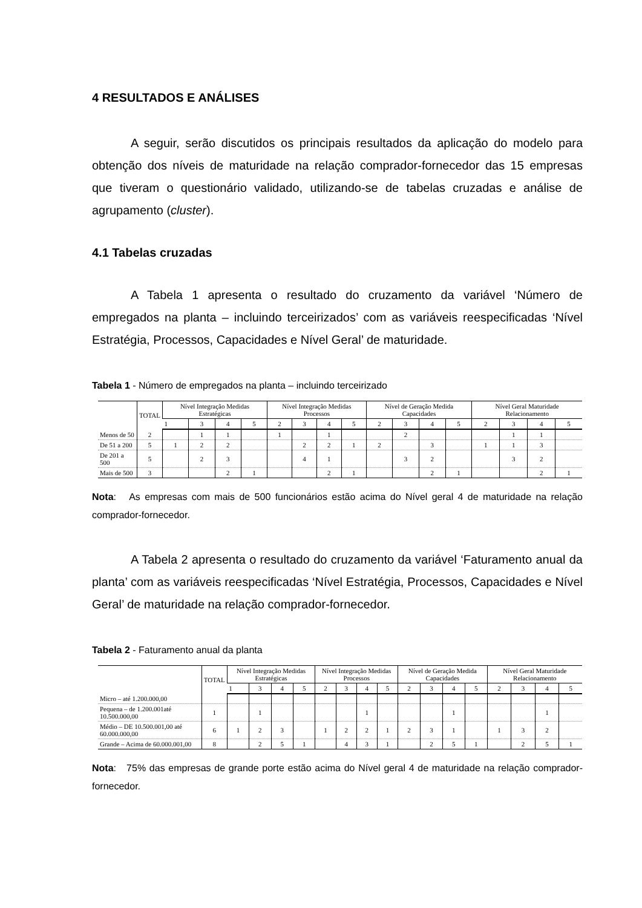4 RESULTADOS E ANÁLISES
A seguir, serão discutidos os principais resultados da aplicação do modelo para obtenção dos níveis de maturidade na relação comprador-fornecedor das 15 empresas que tiveram o questionário validado, utilizando-se de tabelas cruzadas e análise de agrupamento (cluster).
4.1 Tabelas cruzadas
A Tabela 1 apresenta o resultado do cruzamento da variável ‘Número de empregados na planta – incluindo terceirizados’ com as variáveis reespecificadas ‘Nível Estratégia, Processos, Capacidades e Nível Geral’ de maturidade.
Tabela 1 - Número de empregados na planta – incluindo terceirizado
| | TOTAL | Nível Integração Medidas Estratégicas | | | | Nível Integração Medidas Processos | | | | Nível de Geração Medida Capacidades | | | | Nível Geral Maturidade Relacionamento | | | |
| --- | --- | --- | --- | --- | --- | --- | --- | --- | --- | --- | --- | --- | --- | --- | --- | --- | --- |
| | | 1 | 3 | 4 | 5 | 2 | 3 | 4 | 5 | 2 | 3 | 4 | 5 | 2 | 3 | 4 | 5 |
| Menos de 50 | 2 | | 1 | 1 | | 1 | | 1 | | | 2 | | | | 1 | 1 | |
| De 51 a 200 | 5 | 1 | 2 | 2 | | | 2 | 2 | 1 | 2 | | 3 | | 1 | 1 | 3 | |
| De 201 a 500 | 5 | | 2 | 3 | | | 4 | 1 | | | 3 | 2 | | | 3 | 2 | |
| Mais de 500 | 3 | | | 2 | 1 | | | 2 | 1 | | | 2 | 1 | | | 2 | 1 |
Nota: As empresas com mais de 500 funcionários estão acima do Nível geral 4 de maturidade na relação comprador-fornecedor.
A Tabela 2 apresenta o resultado do cruzamento da variável ‘Faturamento anual da planta’ com as variáveis reespecificadas ‘Nível Estratégia, Processos, Capacidades e Nível Geral’ de maturidade na relação comprador-fornecedor.
Tabela 2 - Faturamento anual da planta
| | TOTAL | Nível Integração Medidas Estratégicas | | | | Nível Integração Medidas Processos | | | | Nível de Geração Medida Capacidades | | | | Nível Geral Maturidade Relacionamento | | | |
| --- | --- | --- | --- | --- | --- | --- | --- | --- | --- | --- | --- | --- | --- | --- | --- | --- | --- |
| | | 1 | 3 | 4 | 5 | 2 | 3 | 4 | 5 | 2 | 3 | 4 | 5 | 2 | 3 | 4 | 5 |
| Micro – até 1.200.000,00 | | | | | | | | | | | | | | | | | |
| Pequena – de 1.200.001até 10.500.000,00 | 1 | | 1 | | | | | 1 | | | | 1 | | | | 1 | |
| Médio – DE 10.500.001,00 até 60.000.000,00 | 6 | 1 | 2 | 3 | | 1 | 2 | 2 | 1 | 2 | 3 | 1 | | 1 | 3 | 2 | |
| Grande – Acima de 60.000.001,00 | 8 | | 2 | 5 | 1 | | 4 | 3 | 1 | | 2 | 5 | 1 | | 2 | 5 | 1 |
Nota: 75% das empresas de grande porte estão acima do Nível geral 4 de maturidade na relação comprador-fornecedor.